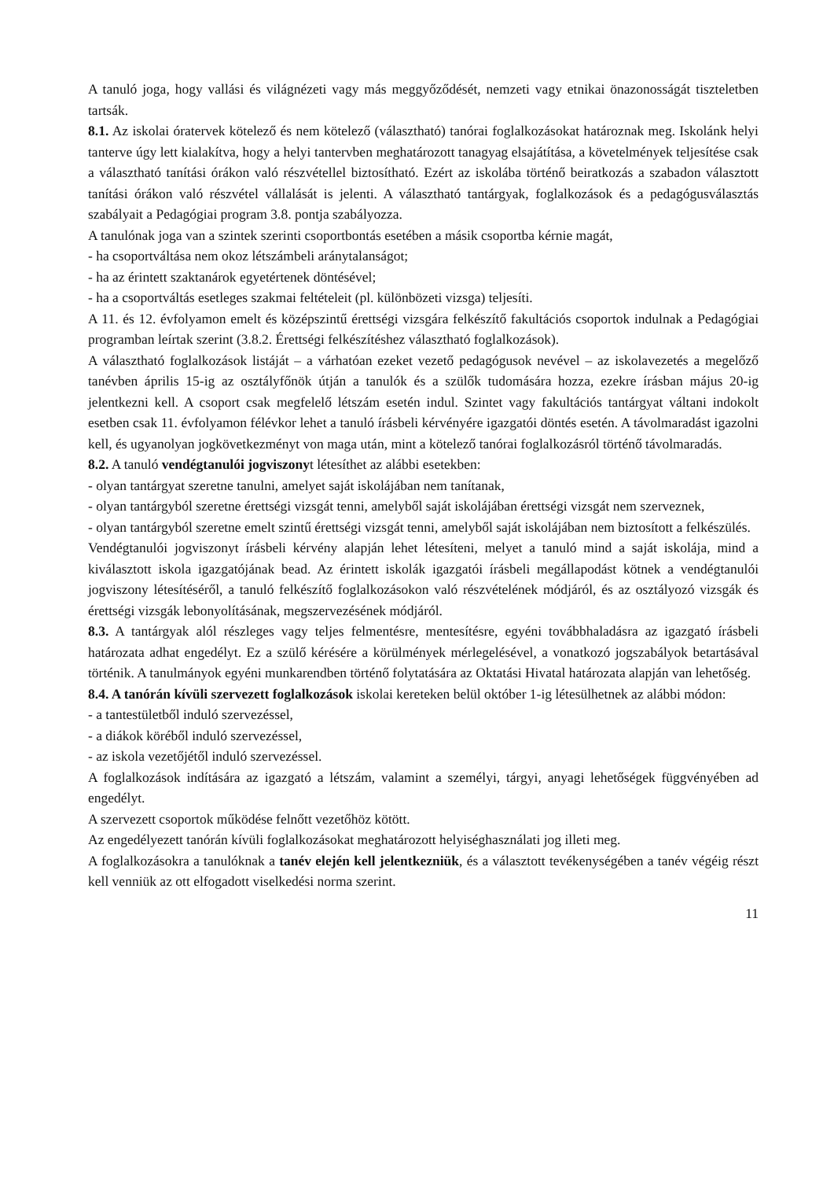A tanuló joga, hogy vallási és világnézeti vagy más meggyőződését, nemzeti vagy etnikai önazonosságát tiszteletben tartsák.
8.1. Az iskolai óratervek kötelező és nem kötelező (választható) tanórai foglalkozásokat határoznak meg. Iskolánk helyi tanterve úgy lett kialakítva, hogy a helyi tantervben meghatározott tanagyag elsajátítása, a követelmények teljesítése csak a választható tanítási órákon való részvétellel biztosítható. Ezért az iskolába történő beiratkozás a szabadon választott tanítási órákon való részvétel vállalását is jelenti. A választható tantárgyak, foglalkozások és a pedagógusválasztás szabályait a Pedagógiai program 3.8. pontja szabályozza.
A tanulónak joga van a szintek szerinti csoportbontás esetében a másik csoportba kérnie magát,
- ha csoportváltása nem okoz létszámbeli aránytalanságot;
- ha az érintett szaktanárok egyetértenek döntésével;
- ha a csoportváltás esetleges szakmai feltételeit (pl. különbözeti vizsga) teljesíti.
A 11. és 12. évfolyamon emelt és középszintű érettségi vizsgára felkészítő fakultációs csoportok indulnak a Pedagógiai programban leírtak szerint (3.8.2. Érettségi felkészítéshez választható foglalkozások).
A választható foglalkozások listáját – a várhatóan ezeket vezető pedagógusok nevével – az iskolavezetés a megelőző tanévben április 15-ig az osztályfőnök útján a tanulók és a szülők tudomására hozza, ezekre írásban május 20-ig jelentkezni kell. A csoport csak megfelelő létszám esetén indul. Szintet vagy fakultációs tantárgyat váltani indokolt esetben csak 11. évfolyamon félévkor lehet a tanuló írásbeli kérvényére igazgatói döntés esetén. A távolmaradást igazolni kell, és ugyanolyan jogkövetkezményt von maga után, mint a kötelező tanórai foglalkozásról történő távolmaradás.
8.2. A tanuló vendégtanulói jogviszonyt létesíthet az alábbi esetekben:
- olyan tantárgyat szeretne tanulni, amelyet saját iskolájában nem tanítanak,
- olyan tantárgyból szeretne érettségi vizsgát tenni, amelyből saját iskolájában érettségi vizsgát nem szerveznek,
- olyan tantárgyból szeretne emelt szintű érettségi vizsgát tenni, amelyből saját iskolájában nem biztosított a felkészülés.
Vendégtanulói jogviszonyt írásbeli kérvény alapján lehet létesíteni, melyet a tanuló mind a saját iskolája, mind a kiválasztott iskola igazgatójának bead. Az érintett iskolák igazgatói írásbeli megállapodást kötnek a vendégtanulói jogviszony létesítéséről, a tanuló felkészítő foglalkozásokon való részvételének módjáról, és az osztályozó vizsgák és érettségi vizsgák lebonyolításának, megszervezésének módjáról.
8.3. A tantárgyak alól részleges vagy teljes felmentésre, mentesítésre, egyéni továbbhaladásra az igazgató írásbeli határozata adhat engedélyt. Ez a szülő kérésére a körülmények mérlegelésével, a vonatkozó jogszabályok betartásával történik. A tanulmányok egyéni munkarendben történő folytatására az Oktatási Hivatal határozata alapján van lehetőség.
8.4. A tanórán kívüli szervezett foglalkozások iskolai kereteken belül október 1-ig létesülhetnek az alábbi módon:
- a tantestületből induló szervezéssel,
- a diákok köréből induló szervezéssel,
- az iskola vezetőjétől induló szervezéssel.
A foglalkozások indítására az igazgató a létszám, valamint a személyi, tárgyi, anyagi lehetőségek függvényében ad engedélyt.
A szervezett csoportok működése felnőtt vezetőhöz kötött.
Az engedélyezett tanórán kívüli foglalkozásokat meghatározott helyiséghasználati jog illeti meg.
A foglalkozásokra a tanulóknak a tanév elején kell jelentkezniük, és a választott tevékenységében a tanév végéig részt kell venniük az ott elfogadott viselkedési norma szerint.
11